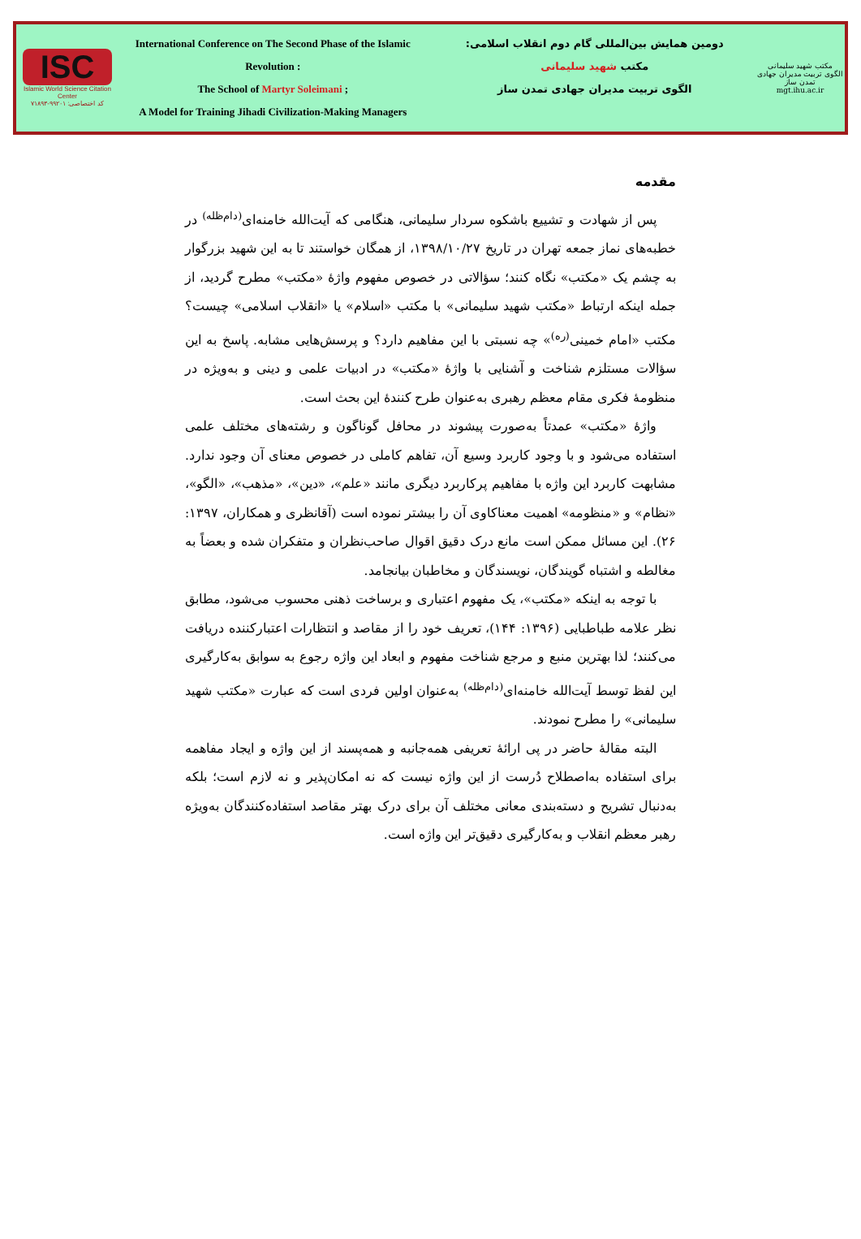ISC
Islamic World Science Citation Center
کد اختصاصی: ۹۹۲۰۱-۷۱۸۹۳
International Conference on The Second Phase of the Islamic Revolution :
The School of Martyr Soleimani ;
A Model for Training Jihadi Civilization-Making Managers
دومین همایش بین‌المللی گام دوم انقلاب اسلامی:
مکتب شهید سلیمانی
الگوی تربیت مدیران جهادی تمدن ساز
مکتب شهید سلیمانی
الگوی تربیت مدیران جهادی تمدن ساز
mgt.ihu.ac.ir
مقدمه
پس از شهادت و تشییع باشکوه سردار سلیمانی، هنگامی که آیت‌الله خامنه‌ای<sup>(دام‌ظله)</sup> در خطبه‌های نماز جمعه تهران در تاریخ ۱۳۹۸/۱۰/۲۷، از همگان خواستند تا به این شهید بزرگوار به چشم یک «مکتب» نگاه کنند؛ سؤالاتی در خصوص مفهوم واژهٔ «مکتب» مطرح گردید، از جمله اینکه ارتباط «مکتب شهید سلیمانی» با مکتب «اسلام» یا «انقلاب اسلامی» چیست؟ مکتب «امام خمینی<sup>(ره)</sup>» چه نسبتی با این مفاهیم دارد؟ و پرسش‌هایی مشابه. پاسخ به این سؤالات مستلزم شناخت و آشنایی با واژهٔ «مکتب» در ادبیات علمی و دینی و به‌ویژه در منظومهٔ فکری مقام معظم رهبری به‌عنوان طرح کنندهٔ این بحث است.
واژهٔ «مکتب» عمدتاً به‌صورت پیشوند در محافل گوناگون و رشته‌های مختلف علمی استفاده می‌شود و با وجود کاربرد وسیع آن، تفاهم کاملی در خصوص معنای آن وجود ندارد. مشابهت کاربرد این واژه با مفاهیم پرکاربرد دیگری مانند «علم»، «دین»، «مذهب»، «الگو»، «نظام» و «منظومه» اهمیت معناکاوی آن را بیشتر نموده است (آقانظری و همکاران، ۱۳۹۷: ۲۶). این مسائل ممکن است مانع درک دقیق اقوال صاحب‌نظران و متفکران شده و بعضاً به مغالطه و اشتباه گویندگان، نویسندگان و مخاطبان بیانجامد.
با توجه به اینکه «مکتب»، یک مفهوم اعتباری و برساخت ذهنی محسوب می‌شود، مطابق نظر علامه طباطبایی (۱۳۹۶: ۱۴۴)، تعریف خود را از مقاصد و انتظارات اعتبارکننده دریافت می‌کنند؛ لذا بهترین منبع و مرجع شناخت مفهوم و ابعاد این واژه رجوع به سوابق به‌کارگیری این لفظ توسط آیت‌الله خامنه‌ای<sup>(دام‌ظله)</sup> به‌عنوان اولین فردی است که عبارت «مکتب شهید سلیمانی» را مطرح نمودند.
البته مقالهٔ حاضر در پی ارائهٔ تعریفی همه‌جانبه و همه‌پسند از این واژه و ایجاد مفاهمه برای استفاده به‌اصطلاح دُرست از این واژه نیست که نه امکان‌پذیر و نه لازم است؛ بلکه به‌دنبال تشریح و دسته‌بندی معانی مختلف آن برای درک بهتر مقاصد استفاده‌کنندگان به‌ویژه رهبر معظم انقلاب و به‌کارگیری دقیق‌تر این واژه است.